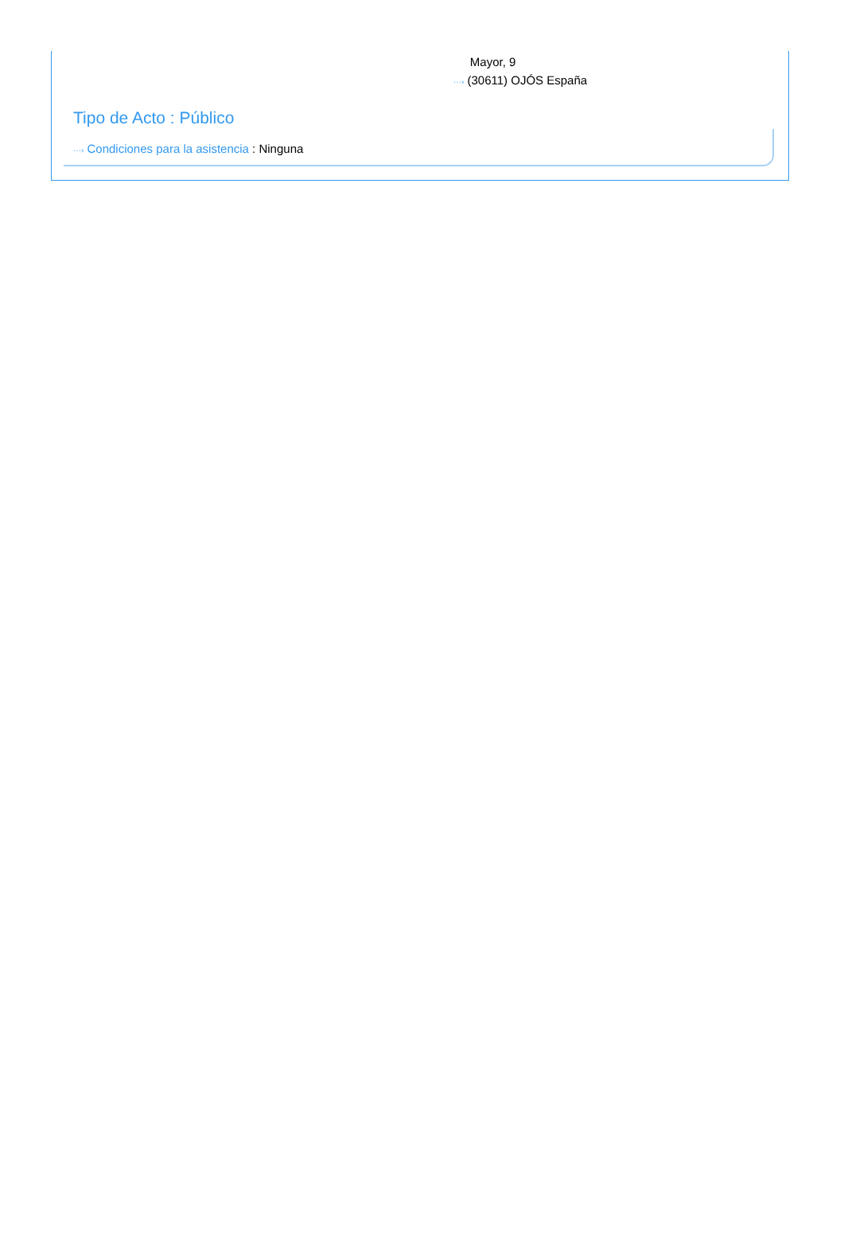Mayor, 9
···› (30611) OJÓS España
Tipo de Acto : Público
···› Condiciones para la asistencia : Ninguna